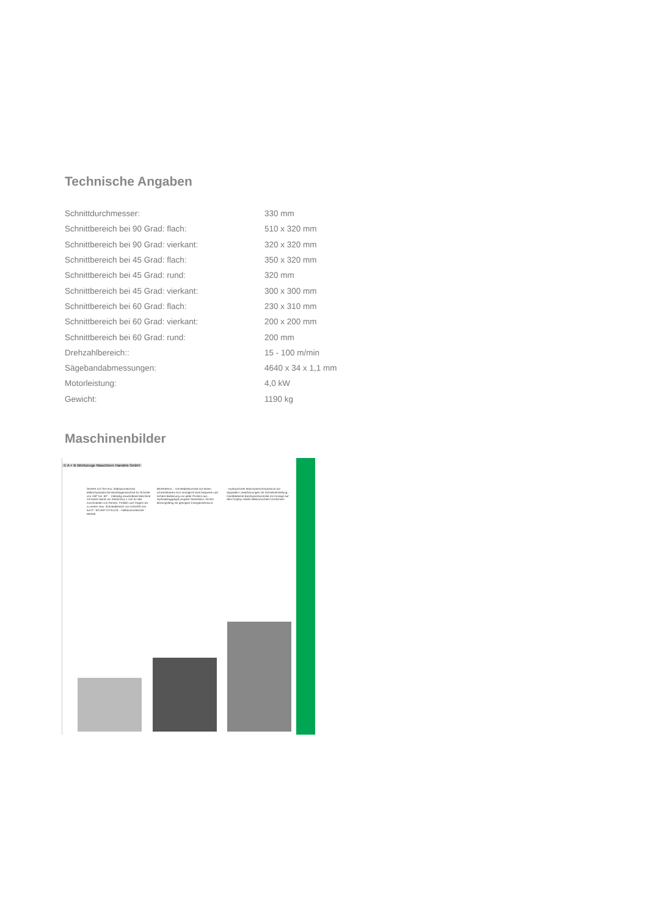Technische Angaben
| Schnittdurchmesser: | 330 mm |
| Schnittbereich bei 90 Grad: flach: | 510 x 320 mm |
| Schnittbereich bei 90 Grad: vierkant: | 320 x 320 mm |
| Schnittbereich bei 45 Grad: flach: | 350 x 320 mm |
| Schnittbereich bei 45 Grad: rund: | 320 mm |
| Schnittbereich bei 45 Grad: vierkant: | 300 x 300 mm |
| Schnittbereich bei 60 Grad: flach: | 230 x 310 mm |
| Schnittbereich bei 60 Grad: vierkant: | 200 x 200 mm |
| Schnittbereich bei 60 Grad: rund: | 200 mm |
| Drehzahlbereich:: | 15 - 100 m/min |
| Sägebandabmessungen: | 4640 x 34 x 1,1 mm |
| Motorleistung: | 4,0 kW |
| Gewicht: | 1190 kg |
Maschinenbilder
© A + B Werkzeuge Maschinen Handels GmbH
SHARK 512 SXI evo, halbautomatische elektrohydraulische Bandsägemaschine für Schnitte von +60° bis -60°. - Vielseitig anwendbare Maschine mit einem Band von 4640x34x1,1 mm für das Zuschneiden von Rohren, Profilen und Trägern bis zu einem max. Schneidbereich von 510x320 mm auf 0°. SCHNITTZYKLUS: - Halbautomatischer Betrieb.
MERKMALE: - Die Bedienkonsole auf einem schwenkbarem Arm ermöglicht eine bequeme und sichere Bedienung von jeder Position aus. - Hydraulikaggregat jüngster Generation, höchst leistungsfähig mit geringem Energieverbrauch.
- Hydraulischer Maschinenschraubstock auf doppelten Linearführungen mit Schnellverstellung. - Handbediente Bandspannkontrolle mit Anzeige auf dem Display mittels elektronischem Umrechner.